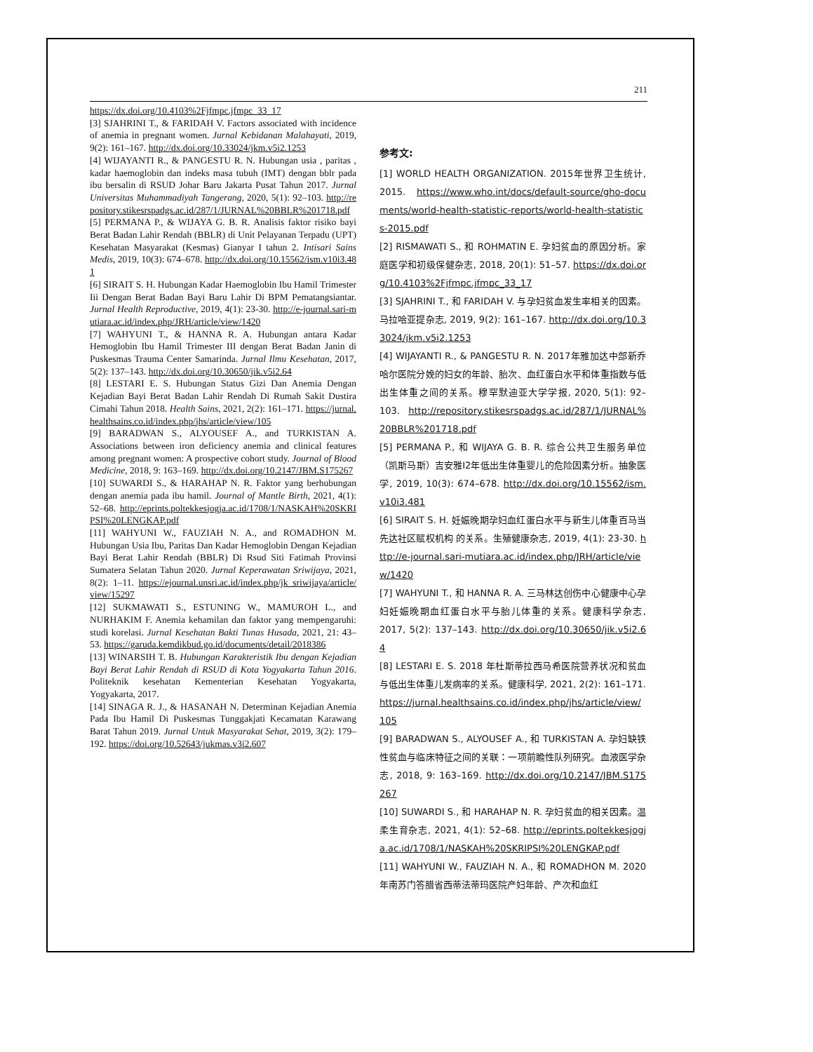211
https://dx.doi.org/10.4103%2Fjfmpc.jfmpc_33_17
[3] SJAHRINI T., & FARIDAH V. Factors associated with incidence of anemia in pregnant women. Jurnal Kebidanan Malahayati, 2019, 9(2): 161–167. http://dx.doi.org/10.33024/jkm.v5i2.1253
[4] WIJAYANTI R., & PANGESTU R. N. Hubungan usia , paritas , kadar haemoglobin dan indeks masa tubuh (IMT) dengan bblr pada ibu bersalin di RSUD Johar Baru Jakarta Pusat Tahun 2017. Jurnal Universitas Muhammadiyah Tangerang, 2020, 5(1): 92–103. http://repository.stikesrspadgs.ac.id/287/1/JURNAL%20BBLR%201718.pdf
[5] PERMANA P., & WIJAYA G. B. R. Analisis faktor risiko bayi Berat Badan Lahir Rendah (BBLR) di Unit Pelayanan Terpadu (UPT) Kesehatan Masyarakat (Kesmas) Gianyar I tahun 2. Intisari Sains Medis, 2019, 10(3): 674–678. http://dx.doi.org/10.15562/ism.v10i3.481
[6] SIRAIT S. H. Hubungan Kadar Haemoglobin Ibu Hamil Trimester Iii Dengan Berat Badan Bayi Baru Lahir Di BPM Pematangsiantar. Jurnal Health Reproductive, 2019, 4(1): 23-30. http://e-journal.sari-mutiara.ac.id/index.php/JRH/article/view/1420
[7] WAHYUNI T., & HANNA R. A. Hubungan antara Kadar Hemoglobin Ibu Hamil Trimester III dengan Berat Badan Janin di Puskesmas Trauma Center Samarinda. Jurnal Ilmu Kesehatan, 2017, 5(2): 137–143. http://dx.doi.org/10.30650/jik.v5i2.64
[8] LESTARI E. S. Hubungan Status Gizi Dan Anemia Dengan Kejadian Bayi Berat Badan Lahir Rendah Di Rumah Sakit Dustira Cimahi Tahun 2018. Health Sains, 2021, 2(2): 161–171. https://jurnal.healthsains.co.id/index.php/jhs/article/view/105
[9] BARADWAN S., ALYOUSEF A., and TURKISTAN A. Associations between iron deficiency anemia and clinical features among pregnant women: A prospective cohort study. Journal of Blood Medicine, 2018, 9: 163–169. http://dx.doi.org/10.2147/JBM.S175267
[10] SUWARDI S., & HARAHAP N. R. Faktor yang berhubungan dengan anemia pada ibu hamil. Journal of Mantle Birth, 2021, 4(1): 52–68. http://eprints.poltekkesjogja.ac.id/1708/1/NASKAH%20SKRIPSI%20LENGKAP.pdf
[11] WAHYUNI W., FAUZIAH N. A., and ROMADHON M. Hubungan Usia Ibu, Paritas Dan Kadar Hemoglobin Dengan Kejadian Bayi Berat Lahir Rendah (BBLR) Di Rsud Siti Fatimah Provinsi Sumatera Selatan Tahun 2020. Jurnal Keperawatan Sriwijaya, 2021, 8(2): 1–11. https://ejournal.unsri.ac.id/index.php/jk_sriwijaya/article/view/15297
[12] SUKMAWATI S., ESTUNING W., MAMUROH L., and NURHAKIM F. Anemia kehamilan dan faktor yang mempengaruhi: studi korelasi. Jurnal Kesehatan Bakti Tunas Husada, 2021, 21: 43–53. https://garuda.kemdikbud.go.id/documents/detail/2018386
[13] WINARSIH T. B. Hubungan Karakteristik Ibu dengan Kejadian Bayi Berat Lahir Rendah di RSUD di Kota Yogyakarta Tahun 2016. Politeknik kesehatan Kementerian Kesehatan Yogyakarta, Yogyakarta, 2017.
[14] SINAGA R. J., & HASANAH N. Determinan Kejadian Anemia Pada Ibu Hamil Di Puskesmas Tunggakjati Kecamatan Karawang Barat Tahun 2019. Jurnal Untuk Masyarakat Sehat, 2019, 3(2): 179–192. https://doi.org/10.52643/jukmas.v3i2.607
参考文:
[1] WORLD HEALTH ORGANIZATION. 2015年世界卫生统计, 2015. https://www.who.int/docs/default-source/gho-documents/world-health-statistic-reports/world-health-statistics-2015.pdf
[2] RISMAWATI S., 和 ROHMATIN E. 孕妇贫血的原因分析。家庭医学和初级保健杂志, 2018, 20(1): 51–57. https://dx.doi.org/10.4103%2Fjfmpc.jfmpc_33_17
[3] SJAHRINI T., 和 FARIDAH V. 与孕妇贫血发生率相关的因素。马拉哈亚提杂志, 2019, 9(2): 161–167. http://dx.doi.org/10.33024/jkm.v5i2.1253
[4] WIJAYANTI R., & PANGESTU R. N. 2017年雅加达中部新乔哈尔医院分娩的妇女的年龄、胎次、血红蛋白水平和体重指数与低出生体重之间的关系。穆罕默迪亚大学学报, 2020, 5(1): 92–103. http://repository.stikesrspadgs.ac.id/287/1/JURNAL%20BBLR%201718.pdf
[5] PERMANA P., 和 WIJAYA G. B. R. 综合公共卫生服务单位（凯斯马斯）吉安雅I2年低出生体重婴儿的危险因素分析。抽象医学, 2019, 10(3): 674–678. http://dx.doi.org/10.15562/ism.v10i3.481
[6] SIRAIT S. H. 妊娠晚期孕妇血红蛋白水平与新生儿体重百马当先达社区赋权机构 的关系。生殖健康杂志, 2019, 4(1): 23-30. http://e-journal.sari-mutiara.ac.id/index.php/JRH/article/view/1420
[7] WAHYUNI T., 和 HANNA R. A. 三马林达创伤中心健康中心孕妇妊娠晚期血红蛋白水平与胎儿体重的关系。健康科学杂志, 2017, 5(2): 137–143. http://dx.doi.org/10.30650/jik.v5i2.64
[8] LESTARI E. S. 2018 年杜斯蒂拉西马希医院营养状况和贫血与低出生体重儿发病率的关系。健康科学, 2021, 2(2): 161–171. https://jurnal.healthsains.co.id/index.php/jhs/article/view/105
[9] BARADWAN S., ALYOUSEF A., 和 TURKISTAN A. 孕妇缺铁性贫血与临床特征之间的关联：一项前瞻性队列研究。血液医学杂志, 2018, 9: 163–169. http://dx.doi.org/10.2147/JBM.S175267
[10] SUWARDI S., 和 HARAHAP N. R. 孕妇贫血的相关因素。温柔生育杂志, 2021, 4(1): 52–68. http://eprints.poltekkesjogja.ac.id/1708/1/NASKAH%20SKRIPSI%20LENGKAP.pdf
[11] WAHYUNI W., FAUZIAH N. A., 和 ROMADHON M. 2020 年南苏门答腊省西蒂法蒂玛医院产妇年龄、产次和血红